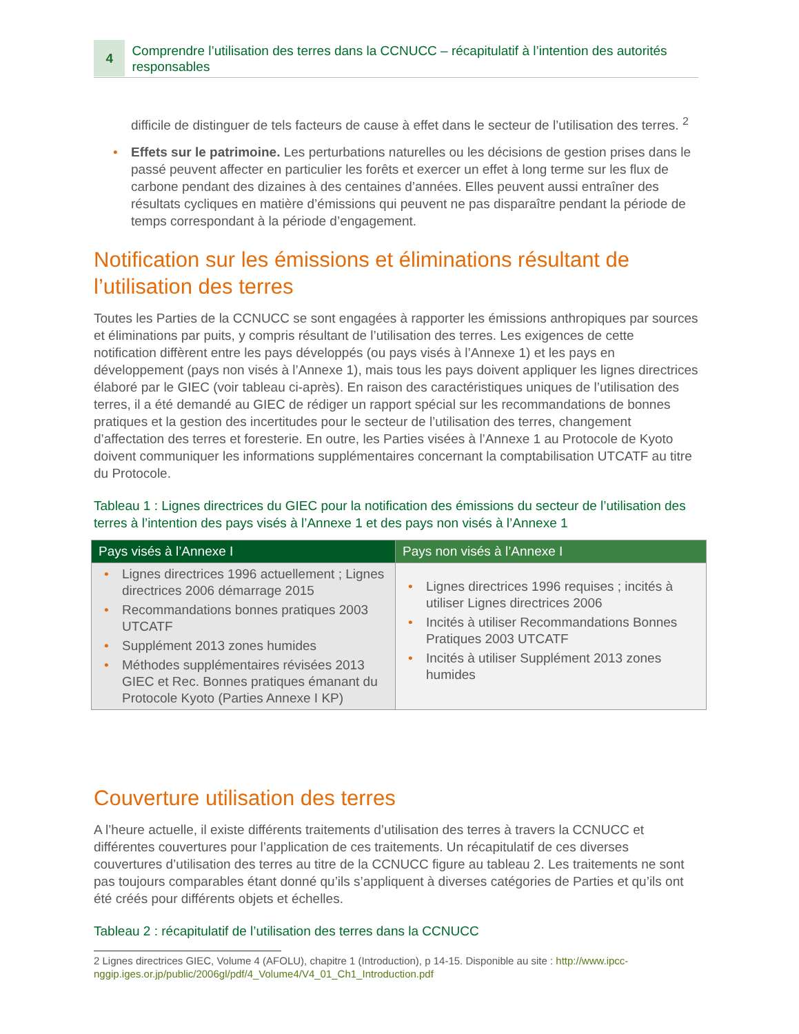4
Comprendre l’utilisation des terres dans la CCNUCC – récapitulatif à l’intention des autorités responsables
difficile de distinguer de tels facteurs de cause à effet dans le secteur de l’utilisation des terres. <sup>2</sup>
• Effets sur le patrimoine. Les perturbations naturelles ou les décisions de gestion prises dans le passé peuvent affecter en particulier les forêts et exercer un effet à long terme sur les flux de carbone pendant des dizaines à des centaines d’années. Elles peuvent aussi entraîner des résultats cycliques en matière d’émissions qui peuvent ne pas disparaître pendant la période de temps correspondant à la période d’engagement.
Notification sur les émissions et éliminations résultant de l’utilisation des terres
Toutes les Parties de la CCNUCC se sont engagées à rapporter les émissions anthropiques par sources et éliminations par puits, y compris résultant de l’utilisation des terres. Les exigences de cette notification diffèrent entre les pays développés (ou pays visés à l’Annexe 1) et les pays en développement (pays non visés à l’Annexe 1), mais tous les pays doivent appliquer les lignes directrices élaboré par le GIEC (voir tableau ci-après). En raison des caractéristiques uniques de l’utilisation des terres, il a été demandé au GIEC de rédiger un rapport spécial sur les recommandations de bonnes pratiques et la gestion des incertitudes pour le secteur de l’utilisation des terres, changement d’affectation des terres et foresterie. En outre, les Parties visées à l’Annexe 1 au Protocole de Kyoto doivent communiquer les informations supplémentaires concernant la comptabilisation UTCATF au titre du Protocole.
Tableau 1 : Lignes directrices du GIEC pour la notification des émissions du secteur de l’utilisation des terres à l’intention des pays visés à l’Annexe 1 et des pays non visés à l’Annexe 1
| Pays visés à l’Annexe I | Pays non visés à l’Annexe I |
| --- | --- |
| • Lignes directrices 1996 actuellement ; Lignes directrices 2006 démarrage 2015 • Recommandations bonnes pratiques 2003 UTCATF • Supplément 2013 zones humides • Méthodes supplémentaires révisées 2013 GIEC et Rec. Bonnes pratiques émanant du Protocole Kyoto (Parties Annexe I KP) | • Lignes directrices 1996 requises ; incités à utiliser Lignes directrices 2006 • Incités à utiliser Recommandations Bonnes Pratiques 2003 UTCATF • Incités à utiliser Supplément 2013 zones humides |
Couverture utilisation des terres
A l’heure actuelle, il existe différents traitements d’utilisation des terres à travers la CCNUCC et différentes couvertures pour l’application de ces traitements. Un récapitulatif de ces diverses couvertures d’utilisation des terres au titre de la CCNUCC figure au tableau 2. Les traitements ne sont pas toujours comparables étant donné qu’ils s’appliquent à diverses catégories de Parties et qu’ils ont été créés pour différents objets et échelles.
Tableau 2 : récapitulatif de l’utilisation des terres dans la CCNUCC
2 Lignes directrices GIEC, Volume 4 (AFOLU), chapitre 1 (Introduction), p 14-15. Disponible au site : http://www.ipcc-nggip.iges.or.jp/public/2006gl/pdf/4_Volume4/V4_01_Ch1_Introduction.pdf